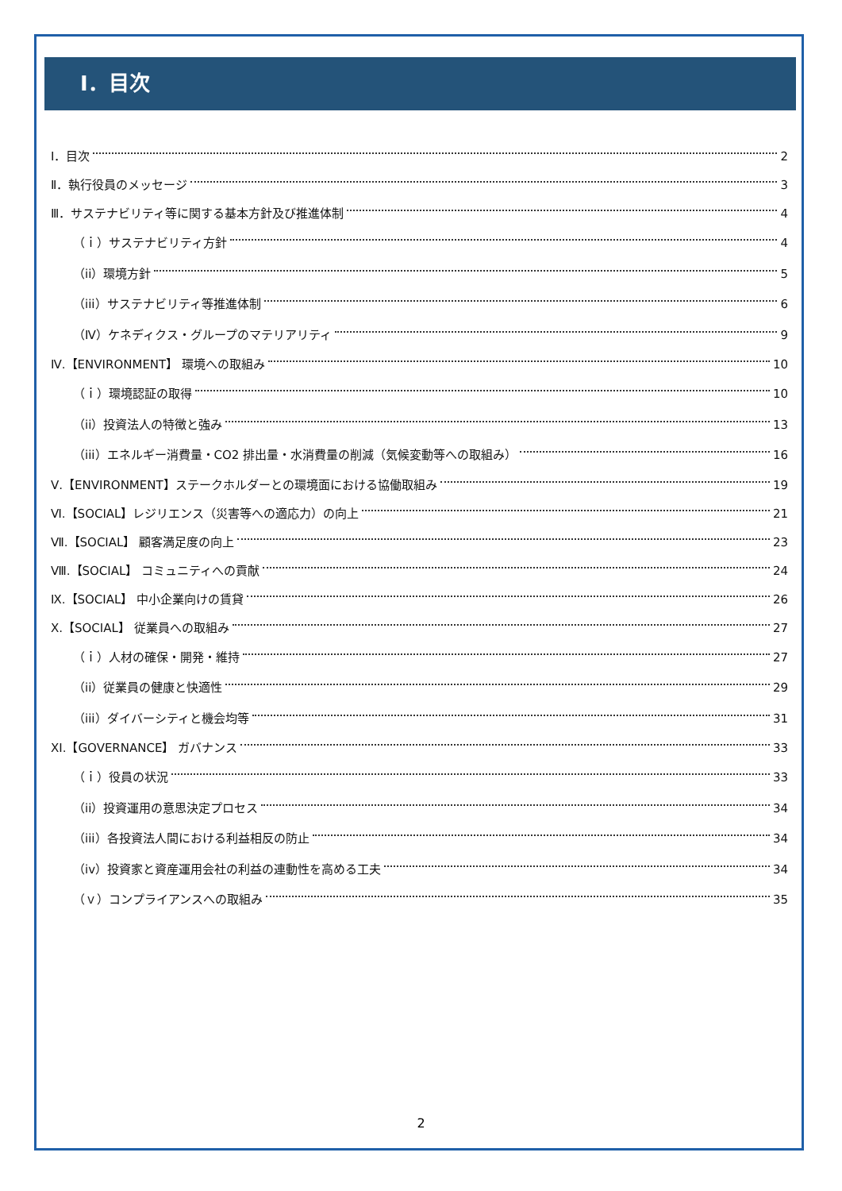Ⅰ．目次
Ⅰ．目次 2
Ⅱ．執行役員のメッセージ 3
Ⅲ．サステナビリティ等に関する基本方針及び推進体制 4
（ｉ）サステナビリティ方針 4
（ii）環境方針 5
（iii）サステナビリティ等推進体制 6
（Ⅳ）ケネディクス・グループのマテリアリティ 9
Ⅳ.【ENVIRONMENT】 環境への取組み 10
（ｉ）環境認証の取得 10
（ii）投資法人の特徴と強み 13
（iii）エネルギー消費量・CO2 排出量・水消費量の削減（気候変動等への取組み） 16
Ⅴ.【ENVIRONMENT】ステークホルダーとの環境面における協働取組み 19
Ⅵ.【SOCIAL】レジリエンス（災害等への適応力）の向上 21
Ⅶ.【SOCIAL】 顧客満足度の向上 23
Ⅷ.【SOCIAL】 コミュニティへの貢献 24
Ⅸ.【SOCIAL】 中小企業向けの賃貸 26
Ⅹ.【SOCIAL】 従業員への取組み 27
（ｉ）人材の確保・開発・維持 27
（ii）従業員の健康と快適性 29
（iii）ダイバーシティと機会均等 31
XI.【GOVERNANCE】 ガバナンス 33
（ｉ）役員の状況 33
（ii）投資運用の意思決定プロセス 34
（iii）各投資法人間における利益相反の防止 34
（iv）投資家と資産運用会社の利益の連動性を高める工夫 34
（ｖ）コンプライアンスへの取組み 35
2